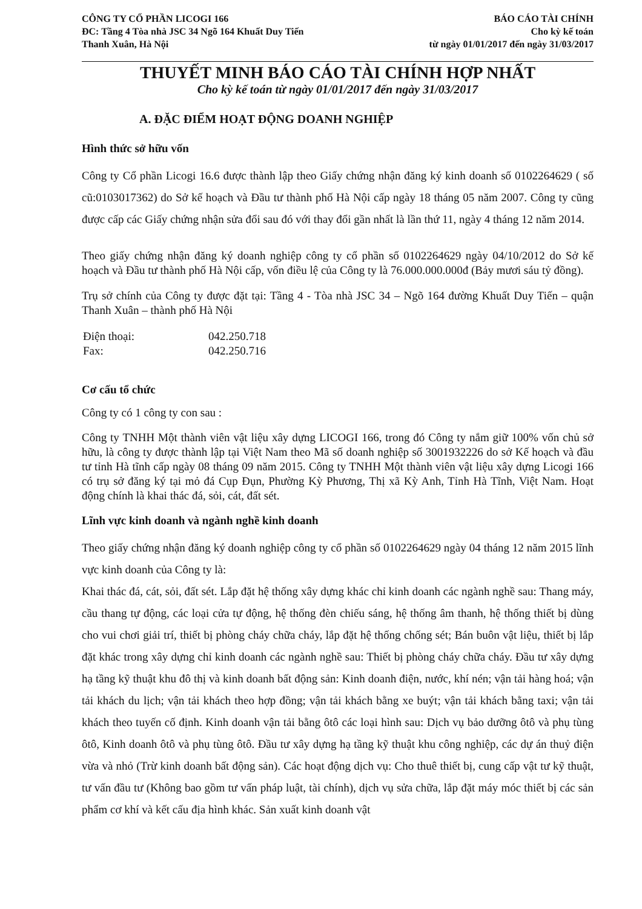CÔNG TY CỔ PHẦN LICOGI 166
ĐC: Tầng 4 Tòa nhà JSC 34 Ngõ 164 Khuất Duy Tiến
Thanh Xuân, Hà Nội
BÁO CÁO TÀI CHÍNH
Cho kỳ kế toán
từ ngày 01/01/2017 đến ngày 31/03/2017
THUYẾT MINH BÁO CÁO TÀI CHÍNH HỢP NHẤT
Cho kỳ kế toán từ ngày 01/01/2017 đến ngày 31/03/2017
A. ĐẶC ĐIỂM HOẠT ĐỘNG DOANH NGHIỆP
Hình thức sở hữu vốn
Công ty Cổ phần Licogi 16.6 được thành lập theo Giấy chứng nhận đăng ký kinh doanh số 0102264629 ( số cũ:0103017362) do Sở kế hoạch và Đầu tư thành phố Hà Nội cấp ngày 18 tháng 05 năm 2007. Công ty cũng được cấp các Giấy chứng nhận sửa đổi sau đó với thay đổi gần nhất là lần thứ 11, ngày 4 tháng 12 năm 2014.
Theo giấy chứng nhận đăng ký doanh nghiệp công ty cổ phần số 0102264629 ngày 04/10/2012 do Sở kế hoạch và Đầu tư thành phố Hà Nội cấp, vốn điều lệ của Công ty là 76.000.000.000đ (Bảy mươi sáu tỷ đồng).
Trụ sở chính của Công ty được đặt tại: Tầng 4 - Tòa nhà JSC 34 – Ngõ 164 đường Khuất Duy Tiến – quận Thanh Xuân – thành phố Hà Nội
| Điện thoại: | 042.250.718 |
| Fax: | 042.250.716 |
Cơ cấu tổ chức
Công ty có 1 công ty con sau :
Công ty TNHH Một thành viên vật liệu xây dựng LICOGI 166, trong đó Công ty nắm giữ 100% vốn chủ sở hữu, là công ty được thành lập tại Việt Nam theo Mã số doanh nghiệp số 3001932226 do sở Kế hoạch và đầu tư tỉnh Hà tĩnh cấp ngày 08 tháng 09 năm 2015. Công ty TNHH Một thành viên vật liệu xây dựng Licogi 166 có trụ sở đăng ký tại mỏ đá Cụp Đụn, Phường Kỳ Phương, Thị xã Kỳ Anh, Tỉnh Hà Tĩnh, Việt Nam. Hoạt động chính là khai thác đá, sỏi, cát, đất sét.
Lĩnh vực kinh doanh và ngành nghề kinh doanh
Theo giấy chứng nhận đăng ký doanh nghiệp công ty cổ phần số 0102264629 ngày 04 tháng 12 năm 2015 lĩnh vực kinh doanh của Công ty là:
Khai thác đá, cát, sỏi, đất sét. Lắp đặt hệ thống xây dựng khác chỉ kinh doanh các ngành nghề sau: Thang máy, cầu thang tự động, các loại cửa tự động, hệ thống đèn chiếu sáng, hệ thống âm thanh, hệ thống thiết bị dùng cho vui chơi giải trí, thiết bị phòng cháy chữa cháy, lắp đặt hệ thống chống sét; Bán buôn vật liệu, thiết bị lắp đặt khác trong xây dựng chỉ kinh doanh các ngành nghề sau: Thiết bị phòng cháy chữa cháy. Đầu tư xây dựng hạ tầng kỹ thuật khu đô thị và kinh doanh bất động sản: Kinh doanh điện, nước, khí nén; vận tải hàng hoá; vận tải khách du lịch; vận tải khách theo hợp đồng; vận tải khách bằng xe buýt; vận tải khách bằng taxi; vận tải khách theo tuyến cố định. Kinh doanh vận tải bằng ôtô các loại hình sau: Dịch vụ bảo dưỡng ôtô và phụ tùng ôtô, Kinh doanh ôtô và phụ tùng ôtô. Đầu tư xây dựng hạ tầng kỹ thuật khu công nghiệp, các dự án thuỷ điện vừa và nhỏ (Trừ kinh doanh bất động sản). Các hoạt động dịch vụ: Cho thuê thiết bị, cung cấp vật tư kỹ thuật, tư vấn đầu tư (Không bao gồm tư vấn pháp luật, tài chính), dịch vụ sửa chữa, lắp đặt máy móc thiết bị các sản phẩm cơ khí và kết cấu địa hình khác. Sản xuất kinh doanh vật